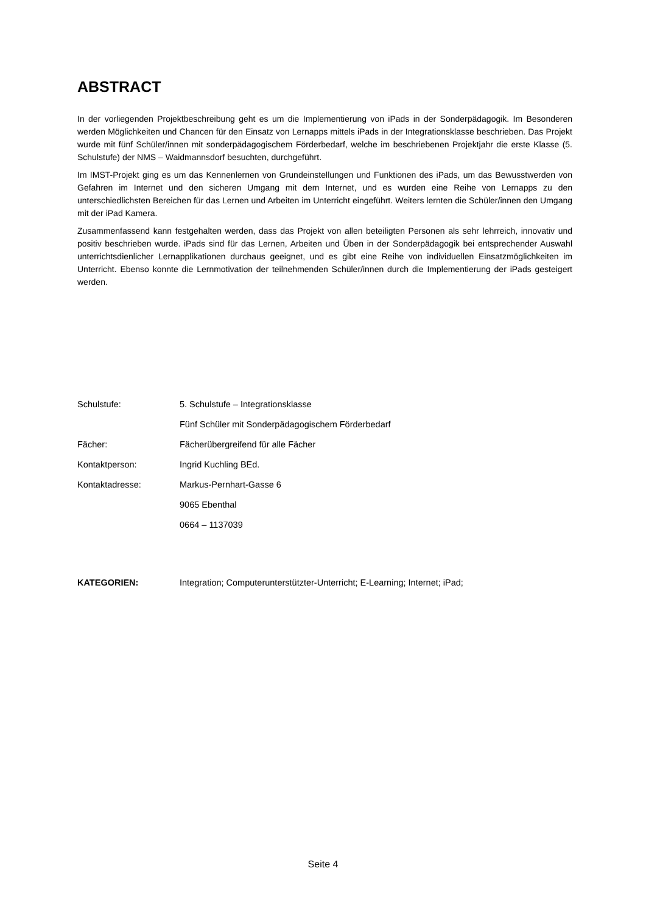ABSTRACT
In der vorliegenden Projektbeschreibung geht es um die Implementierung von iPads in der Sonderpädagogik. Im Besonderen werden Möglichkeiten und Chancen für den Einsatz von Lernapps mittels iPads in der Integrationsklasse beschrieben. Das Projekt wurde mit fünf Schüler/innen mit sonderpädagogischem Förderbedarf, welche im beschriebenen Projektjahr die erste Klasse (5. Schulstufe) der NMS – Waidmannsdorf besuchten, durchgeführt.
Im IMST-Projekt ging es um das Kennenlernen von Grundeinstellungen und Funktionen des iPads, um das Bewusstwerden von Gefahren im Internet und den sicheren Umgang mit dem Internet, und es wurden eine Reihe von Lernapps zu den unterschiedlichsten Bereichen für das Lernen und Arbeiten im Unterricht eingeführt. Weiters lernten die Schüler/innen den Umgang mit der iPad Kamera.
Zusammenfassend kann festgehalten werden, dass das Projekt von allen beteiligten Personen als sehr lehrreich, innovativ und positiv beschrieben wurde. iPads sind für das Lernen, Arbeiten und Üben in der Sonderpädagogik bei entsprechender Auswahl unterrichtsdienlicher Lernapplikationen durchaus geeignet, und es gibt eine Reihe von individuellen Einsatzmöglichkeiten im Unterricht. Ebenso konnte die Lernmotivation der teilnehmenden Schüler/innen durch die Implementierung der iPads gesteigert werden.
| Schulstufe: | 5. Schulstufe – Integrationsklasse |
| | Fünf Schüler mit Sonderpädagogischem Förderbedarf |
| Fächer: | Fächerübergreifend für alle Fächer |
| Kontaktperson: | Ingrid Kuchling BEd. |
| Kontaktadresse: | Markus-Pernhart-Gasse 6 |
| | 9065 Ebenthal |
| | 0664 – 1137039 |
| KATEGORIEN: | Integration; Computerunterstützter-Unterricht; E-Learning; Internet; iPad; |
Seite 4